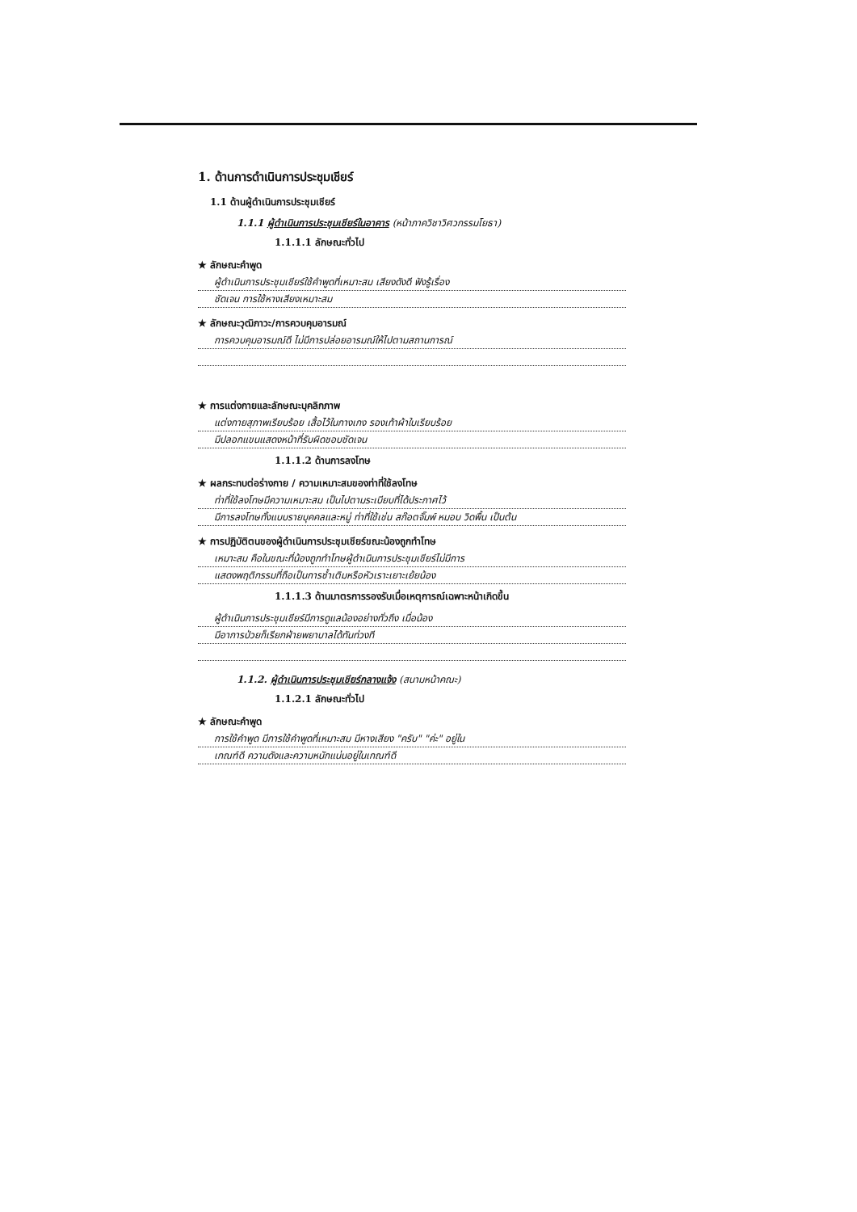1. ด้านการดำเนินการประชุมเชียร์
1.1 ด้านผู้ดำเนินการประชุมเชียร์
1.1.1 ผู้ดำเนินการประชุมเชียร์ในอาคาร (หน้าภาควิชาวิศวกรรมโยธา)
1.1.1.1 ลักษณะทั่วไป
★ ลักษณะคำพูด
ผู้ดำเนินการประชุมเชียร์ใช้คำพูดที่เหมาะสม เสียงดังดี ฟังรู้เรื่อง
ชัดเจน การใช้หางเสียงเหมาะสม
★ ลักษณะวุฒิภาวะ/การควบคุมอารมณ์
การควบคุมอารมณ์ดี ไม่มีการปล่อยอารมณ์ให้ไปตามสถานการณ์
★ การแต่งกายและลักษณะบุคลิกภาพ
แต่งกายสุภาพเรียบร้อย เสื้อไว้ในกางเกง รองเท้าผ้าใบเรียบร้อย
มีปลอกแขนแสดงหน้าที่รับผิดชอบชัดเจน
1.1.1.2 ด้านการลงโทษ
★ ผลกระทบต่อร่างกาย / ความเหมาะสมของท่าที่ใช้ลงโทษ
ท่าที่ใช้ลงโทษมีความเหมาะสม เป็นไปตามระเบียบที่ได้ประกาศไว้
มีการลงโทษทั้งแบบรายบุคคลและหมู่ ท่าที่ใช้เช่น สก๊อตจั๊มพ์ หมอบ วิดพื้น เป็นต้น
★ การปฏิบัติตนของผู้ดำเนินการประชุมเชียร์ขณะน้องถูกทำโทษ
เหมาะสม คือในขณะที่น้องถูกทำโทษผู้ดำเนินการประชุมเชียร์ไม่มีการ
แสดงพฤติกรรมที่ถือเป็นการซ้ำเติมหรือหัวเราะเยาะเย้ยน้อง
1.1.1.3 ด้านมาตรการรองรับเมื่อเหตุการณ์เฉพาะหน้าเกิดขึ้น
ผู้ดำเนินการประชุมเชียร์มีการดูแลน้องอย่างทั่วถึง เมื่อน้อง
มีอาการป่วยก็เรียกฝ่ายพยาบาลได้ทันท่วงที
1.1.2. ผู้ดำเนินการประชุมเชียร์กลางแจ้ง (สนามหน้าคณะ)
1.1.2.1 ลักษณะทั่วไป
★ ลักษณะคำพูด
การใช้คำพูด มีการใช้คำพูดที่เหมาะสม มีหางเสียง "ครับ" "ค่ะ" อยู่ใน
เกณฑ์ดี ความดังและความหนักแน่นอยู่ในเกณฑ์ดี